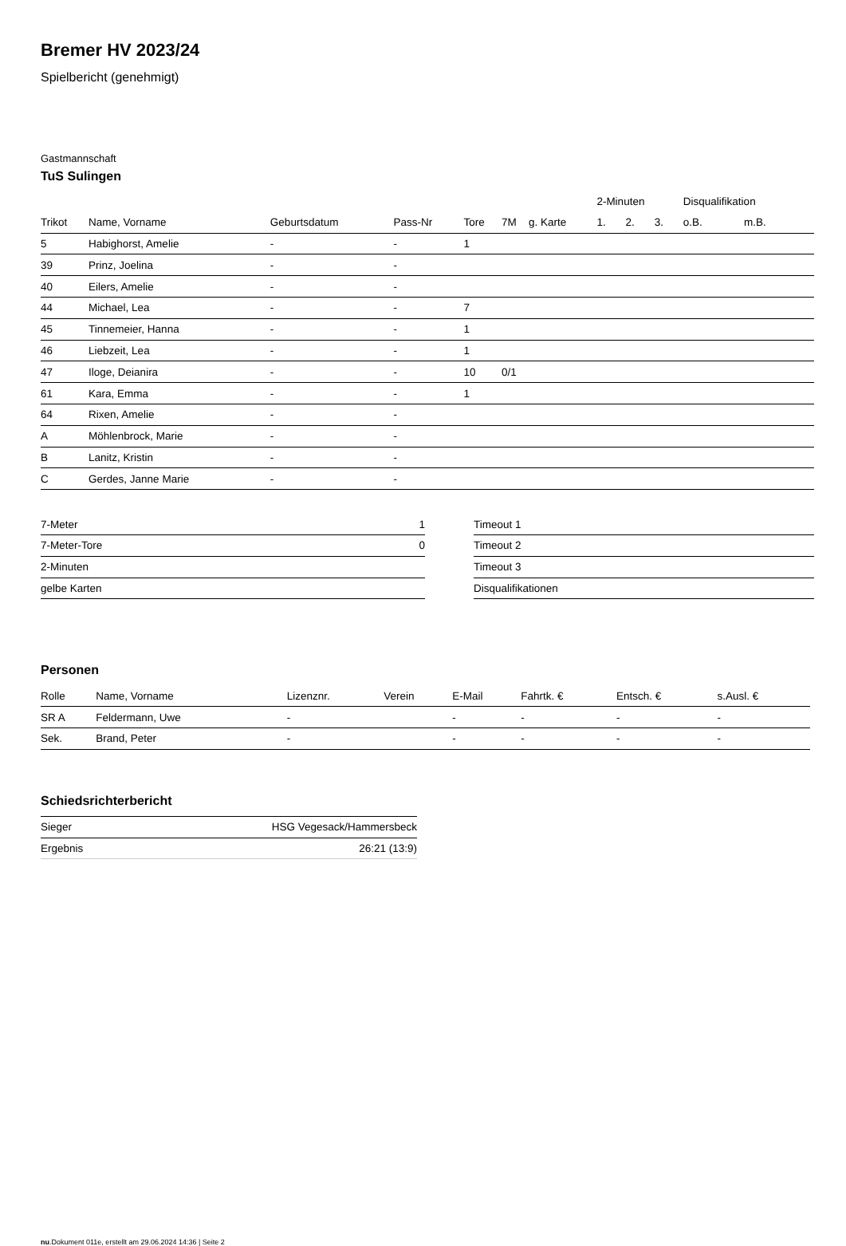Bremer HV 2023/24
Spielbericht (genehmigt)
Gastmannschaft
TuS Sulingen
| | | | | | | | 2-Minuten | | | Disqualifikation | |
| --- | --- | --- | --- | --- | --- | --- | --- | --- | --- | --- | --- |
| Trikot | Name, Vorname | Geburtsdatum | Pass-Nr | Tore | 7M | g. Karte | 1. | 2. | 3. | o.B. | m.B. |
| 5 | Habighorst, Amelie | - | - | 1 | | | | | | | |
| 39 | Prinz, Joelina | - | - | | | | | | | | |
| 40 | Eilers, Amelie | - | - | | | | | | | | |
| 44 | Michael, Lea | - | - | 7 | | | | | | | |
| 45 | Tinnemeier, Hanna | - | - | 1 | | | | | | | |
| 46 | Liebzeit, Lea | - | - | 1 | | | | | | | |
| 47 | Iloge, Deianira | - | - | 10 | 0/1 | | | | | | |
| 61 | Kara, Emma | - | - | 1 | | | | | | | |
| 64 | Rixen, Amelie | - | - | | | | | | | | |
| A | Möhlenbrock, Marie | - | - | | | | | | | | |
| B | Lanitz, Kristin | - | - | | | | | | | | |
| C | Gerdes, Janne Marie | - | - | | | | | | | | |
| 7-Meter | 1 |
| 7-Meter-Tore | 0 |
| 2-Minuten | |
| gelbe Karten | |
| Timeout 1 |
| Timeout 2 |
| Timeout 3 |
| Disqualifikationen |
Personen
| Rolle | Name, Vorname | Lizenznr. | Verein | E-Mail | Fahrtk. € | Entsch. € | s.Ausl. € |
| --- | --- | --- | --- | --- | --- | --- | --- |
| SR A | Feldermann, Uwe | - | | - | - | - | - |
| Sek. | Brand, Peter | - | | - | - | - | - |
Schiedsrichterbericht
| Sieger | HSG Vegesack/Hammersbeck |
| Ergebnis | 26:21 (13:9) |
nu.Dokument 011e, erstellt am 29.06.2024 14:36 | Seite 2